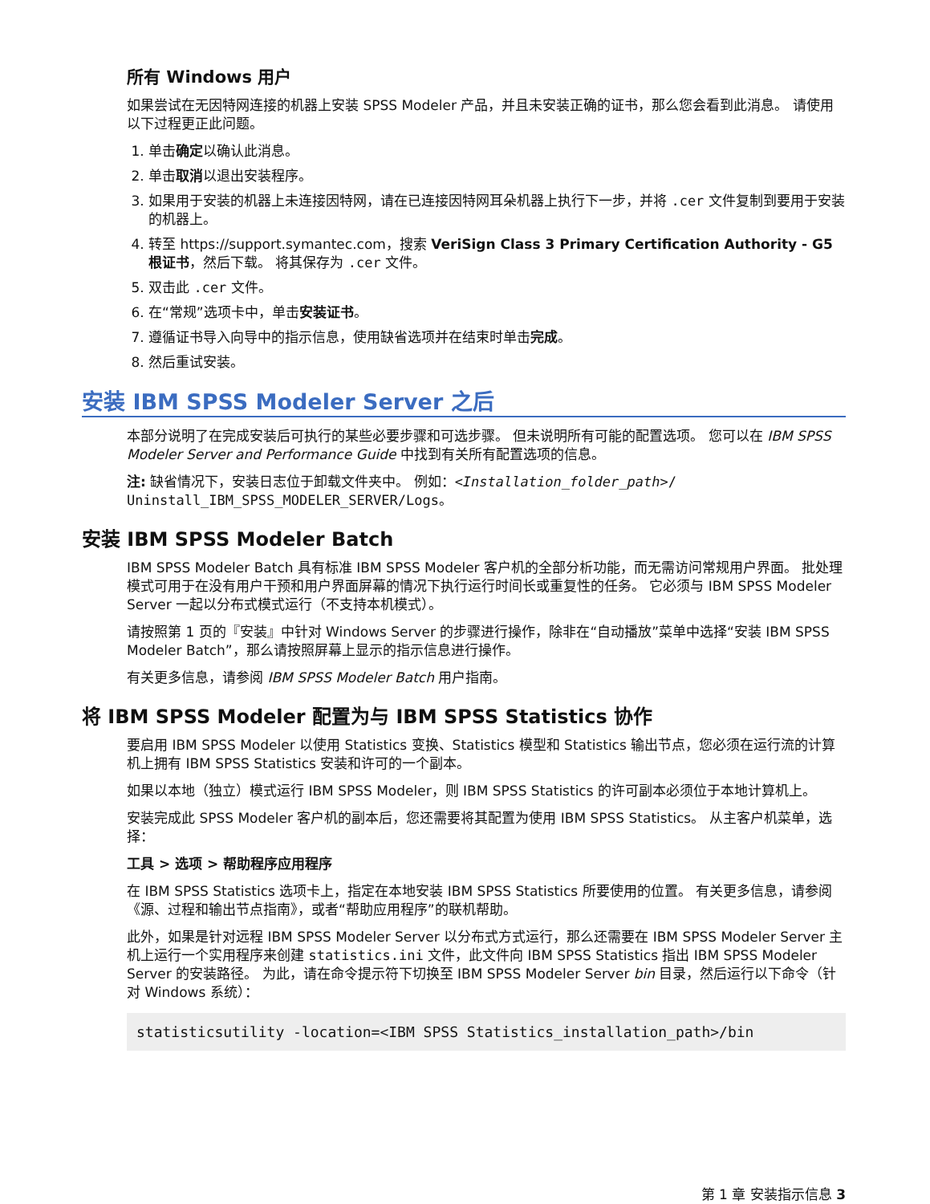所有 Windows 用户
如果尝试在无因特网连接的机器上安装 SPSS Modeler 产品，并且未安装正确的证书，那么您会看到此消息。 请使用以下过程更正此问题。
1. 单击确定以确认此消息。
2. 单击取消以退出安装程序。
3. 如果用于安装的机器上未连接因特网，请在已连接因特网耳朵机器上执行下一步，并将 .cer 文件复制到要用于安装的机器上。
4. 转至 https://support.symantec.com，搜索 VeriSign Class 3 Primary Certification Authority - G5 根证书，然后下载。 将其保存为 .cer 文件。
5. 双击此 .cer 文件。
6. 在“常规”选项卡中，单击安装证书。
7. 遵循证书导入向导中的指示信息，使用缺省选项并在结束时单击完成。
8. 然后重试安装。
安装 IBM SPSS Modeler Server 之后
本部分说明了在完成安装后可执行的某些必要步骤和可选步骤。 但未说明所有可能的配置选项。 您可以在 IBM SPSS Modeler Server and Performance Guide 中找到有关所有配置选项的信息。
注: 缺省情况下，安装日志位于卸载文件夹中。 例如：<Installation_folder_path>/ Uninstall_IBM_SPSS_MODELER_SERVER/Logs。
安装 IBM SPSS Modeler Batch
IBM SPSS Modeler Batch 具有标准 IBM SPSS Modeler 客户机的全部分析功能，而无需访问常规用户界面。 批处理模式可用于在没有用户干预和用户界面屏幕的情况下执行运行时间长或重复性的任务。 它必须与 IBM SPSS Modeler Server 一起以分布式模式运行（不支持本机模式）。
请按照第 1 页的『安装』中针对 Windows Server 的步骤进行操作，除非在“自动播放”菜单中选择“安装 IBM SPSS Modeler Batch”，那么请按照屏幕上显示的指示信息进行操作。
有关更多信息，请参阅 IBM SPSS Modeler Batch 用户指南。
将 IBM SPSS Modeler 配置为与 IBM SPSS Statistics 协作
要启用 IBM SPSS Modeler 以使用 Statistics 变换、Statistics 模型和 Statistics 输出节点，您必须在运行流的计算机上拥有 IBM SPSS Statistics 安装和许可的一个副本。
如果以本地（独立）模式运行 IBM SPSS Modeler，则 IBM SPSS Statistics 的许可副本必须位于本地计算机上。
安装完成此 SPSS Modeler 客户机的副本后，您还需要将其配置为使用 IBM SPSS Statistics。 从主客户机菜单，选择：
工具 > 选项 > 帮助程序应用程序
在 IBM SPSS Statistics 选项卡上，指定在本地安装 IBM SPSS Statistics 所要使用的位置。 有关更多信息，请参阅《源、过程和输出节点指南》，或者“帮助应用程序”的联机帮助。
此外，如果是针对远程 IBM SPSS Modeler Server 以分布式方式运行，那么还需要在 IBM SPSS Modeler Server 主机上运行一个实用程序来创建 statistics.ini 文件，此文件向 IBM SPSS Statistics 指出 IBM SPSS Modeler Server 的安装路径。 为此，请在命令提示符下切换至 IBM SPSS Modeler Server bin 目录，然后运行以下命令（针对 Windows 系统）：
statisticsutility -location=<IBM SPSS Statistics_installation_path>/bin
第 1 章 安装指示信息 3